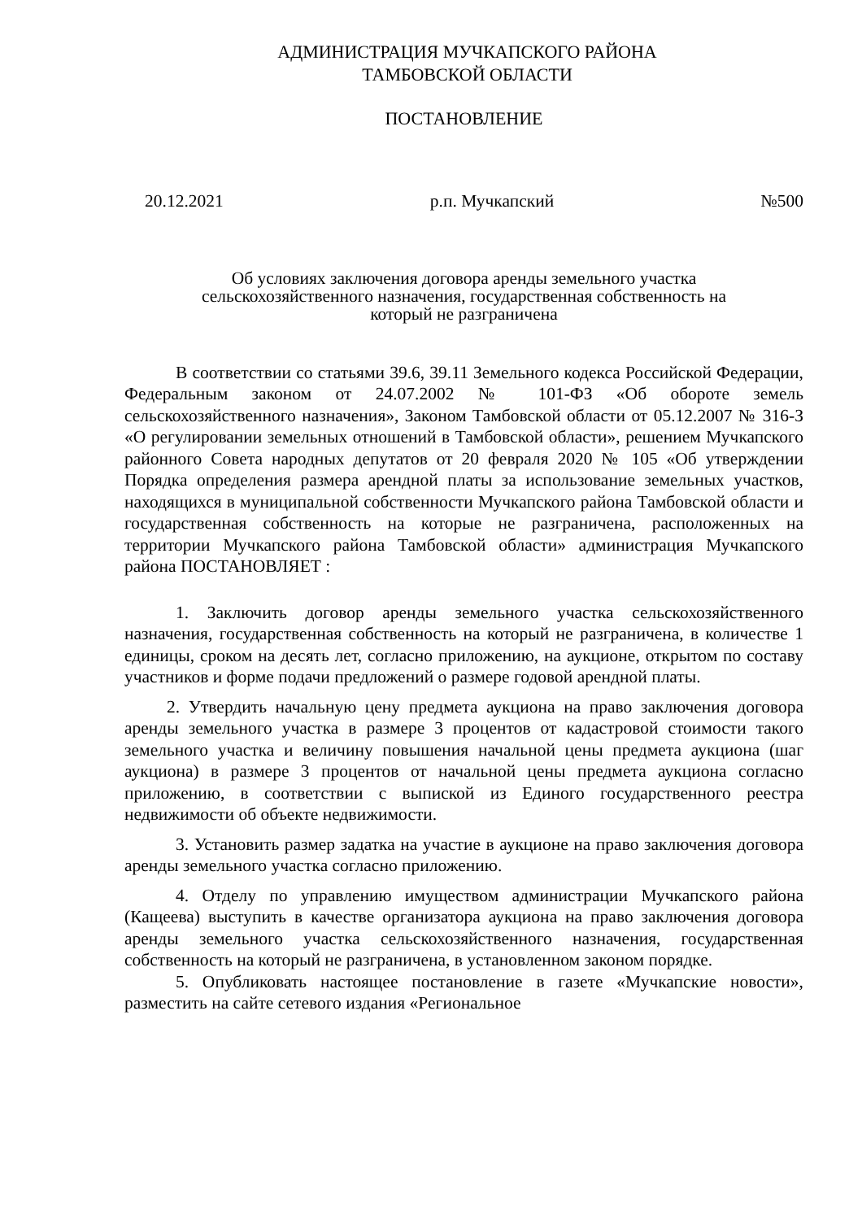АДМИНИСТРАЦИЯ МУЧКАПСКОГО РАЙОНА
ТАМБОВСКОЙ ОБЛАСТИ
ПОСТАНОВЛЕНИЕ
20.12.2021 р.п. Мучкапский №500
Об условиях заключения договора аренды земельного участка
сельскохозяйственного назначения, государственная собственность на
который не разграничена
В соответствии со статьями 39.6, 39.11 Земельного кодекса Российской Федерации, Федеральным законом от 24.07.2002 № 101-ФЗ «Об обороте земель сельскохозяйственного назначения», Законом Тамбовской области от 05.12.2007 № 316-З «О регулировании земельных отношений в Тамбовской области», решением Мучкапского районного Совета народных депутатов от 20 февраля 2020 № 105 «Об утверждении Порядка определения размера арендной платы за использование земельных участков, находящихся в муниципальной собственности Мучкапского района Тамбовской области и государственная собственность на которые не разграничена, расположенных на территории Мучкапского района Тамбовской области» администрация Мучкапского района ПОСТАНОВЛЯЕТ :
1. Заключить договор аренды земельного участка сельскохозяйственного назначения, государственная собственность на который не разграничена, в количестве 1 единицы, сроком на десять лет, согласно приложению, на аукционе, открытом по составу участников и форме подачи предложений о размере годовой арендной платы.
2. Утвердить начальную цену предмета аукциона на право заключения договора аренды земельного участка в размере 3 процентов от кадастровой стоимости такого земельного участка и величину повышения начальной цены предмета аукциона (шаг аукциона) в размере 3 процентов от начальной цены предмета аукциона согласно приложению, в соответствии с выпиской из Единого государственного реестра недвижимости об объекте недвижимости.
3. Установить размер задатка на участие в аукционе на право заключения договора аренды земельного участка согласно приложению.
4. Отделу по управлению имуществом администрации Мучкапского района (Кащеева) выступить в качестве организатора аукциона на право заключения договора аренды земельного участка сельскохозяйственного назначения, государственная собственность на который не разграничена, в установленном законом порядке.
5. Опубликовать настоящее постановление в газете «Мучкапские новости», разместить на сайте сетевого издания «Региональное